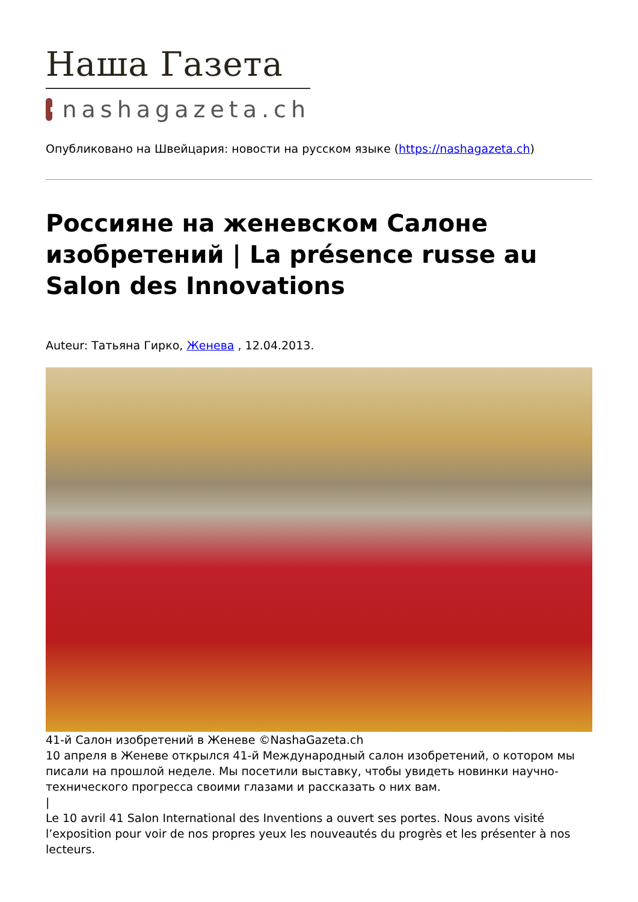Наша Газета
nashagazeta.ch
Опубликовано на Швейцария: новости на русском языке (https://nashagazeta.ch)
Россияне на женевском Салоне изобретений | La présence russe au Salon des Innovations
Auteur: Татьяна Гирко, Женева , 12.04.2013.
41-й Салон изобретений в Женеве ©NashaGazeta.ch
10 апреля в Женеве открылся 41-й Международный салон изобретений, о котором мы писали на прошлой неделе. Мы посетили выставку, чтобы увидеть новинки научно-технического прогресса своими глазами и рассказать о них вам.
|
Le 10 avril 41 Salon International des Inventions a ouvert ses portes. Nous avons visité l’exposition pour voir de nos propres yeux les nouveautés du progrès et les présenter à nos lecteurs.